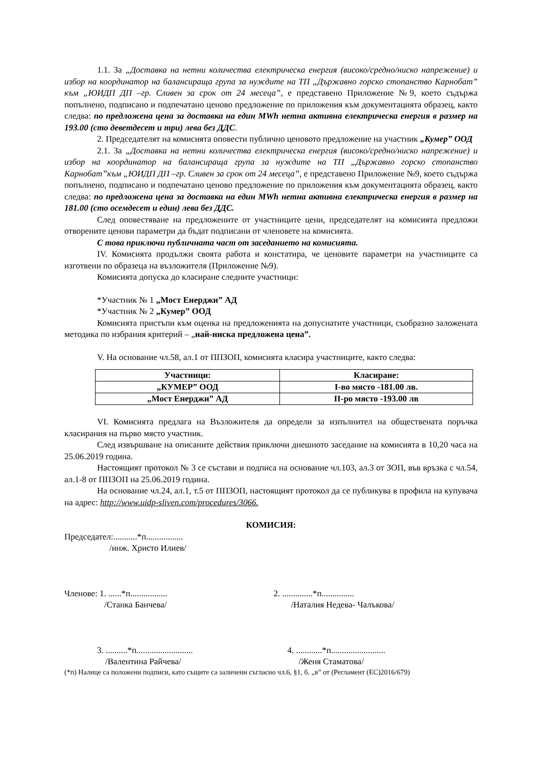1.1. За „Доставка на нетни количества електрическа енергия (високо/средно/ниско напрежение) и избор на координатор на балансираща група за нуждите на ТП „Държавно горско стопанство Карнобат” към „ЮИДП ДП –гр. Сливен за срок от 24 месеца”, е представено Приложение №9, което съдържа попълнено, подписано и подпечатано ценово предложение по приложения към документацията образец, както следва: по предложена цена за доставка на един MWh нетна активна електрическа енергия в размер на 193.00 (сто деветдесет и три) лева без ДДС.
2. Председателят на комисията оповести публично ценовото предложение на участник „Кумер” ООД
2.1. За „Доставка на нетни количества електрическа енергия (високо/средно/ниско напрежение) и избор на координатор на балансираща група за нуждите на ТП „Държавно горско стопанство Карнобат”към „ЮИДП ДП –гр. Сливен за срок от 24 месеца”, е представено Приложение №9, което съдържа попълнено, подписано и подпечатано ценово предложение по приложения към документацията образец, както следва: по предложена цена за доставка на един MWh нетна активна електрическа енергия в размер на 181.00 (сто осемдесет и един) лева без ДДС.
След оповестяване на предложените от участниците цени, председателят на комисията предложи отворените ценови параметри да бъдат подписани от членовете на комисията.
С това приключи публичната част от заседанието на комисията.
IV. Комисията продължи своята работа и констатира, че ценовите параметри на участниците са изготвени по образеца на възложителя (Приложение №9).
Комисията допуска до класиране следните участници:
*Участник № 1 „Мост Енерджи” АД
*Участник № 2 „Кумер” ООД
Комисията пристъпи към оценка на предложенията на допуснатите участници, съобразно заложената методика по избрания критерий – „най-ниска предложена цена”.
V. На основание чл.58, ал.1 от ППЗОП, комисията класира участниците, както следва:
| Участници: | Класиране: |
| --- | --- |
| „КУМЕР” ООД | I-во място -181.00 лв. |
| „Мост Енерджи” АД | II-ро място -193.00 лв |
VI. Комисията предлага на Възложителя да определи за изпълнител на обществената поръчка класирания на първо място участник.
След извършване на описаните действия приключи днешното заседание на комисията в 10,20 часа на 25.06.2019 година.
Настоящият протокол № 3 се състави и подписа на основание чл.103, ал.3 от ЗОП, във връзка с чл.54, ал.1-8 от ППЗОП на 25.06.2019 година.
На основание чл.24, ал.1, т.5 от ППЗОП, настоящият протокол да се публикува в профила на купувача на адрес: http://www.uidp-sliven.com/procedures/3066.
КОМИСИЯ:
Председател:...........*п.................
/инж. Христо Илиев/
Членове: 1. ......*п.................
2. ..............*п...............
/Станка Банчева/ /Наталия Недева- Чалъкова/
3. ..........*п..........................
4. ............*п.........................
/Валентина Райчева/ /Женя Стаматова/
(*п) Налице са положени подписи, като същите са заличени съгласно чл.6, §1, б. „в” от (Регламент (ЕС)2016/679)